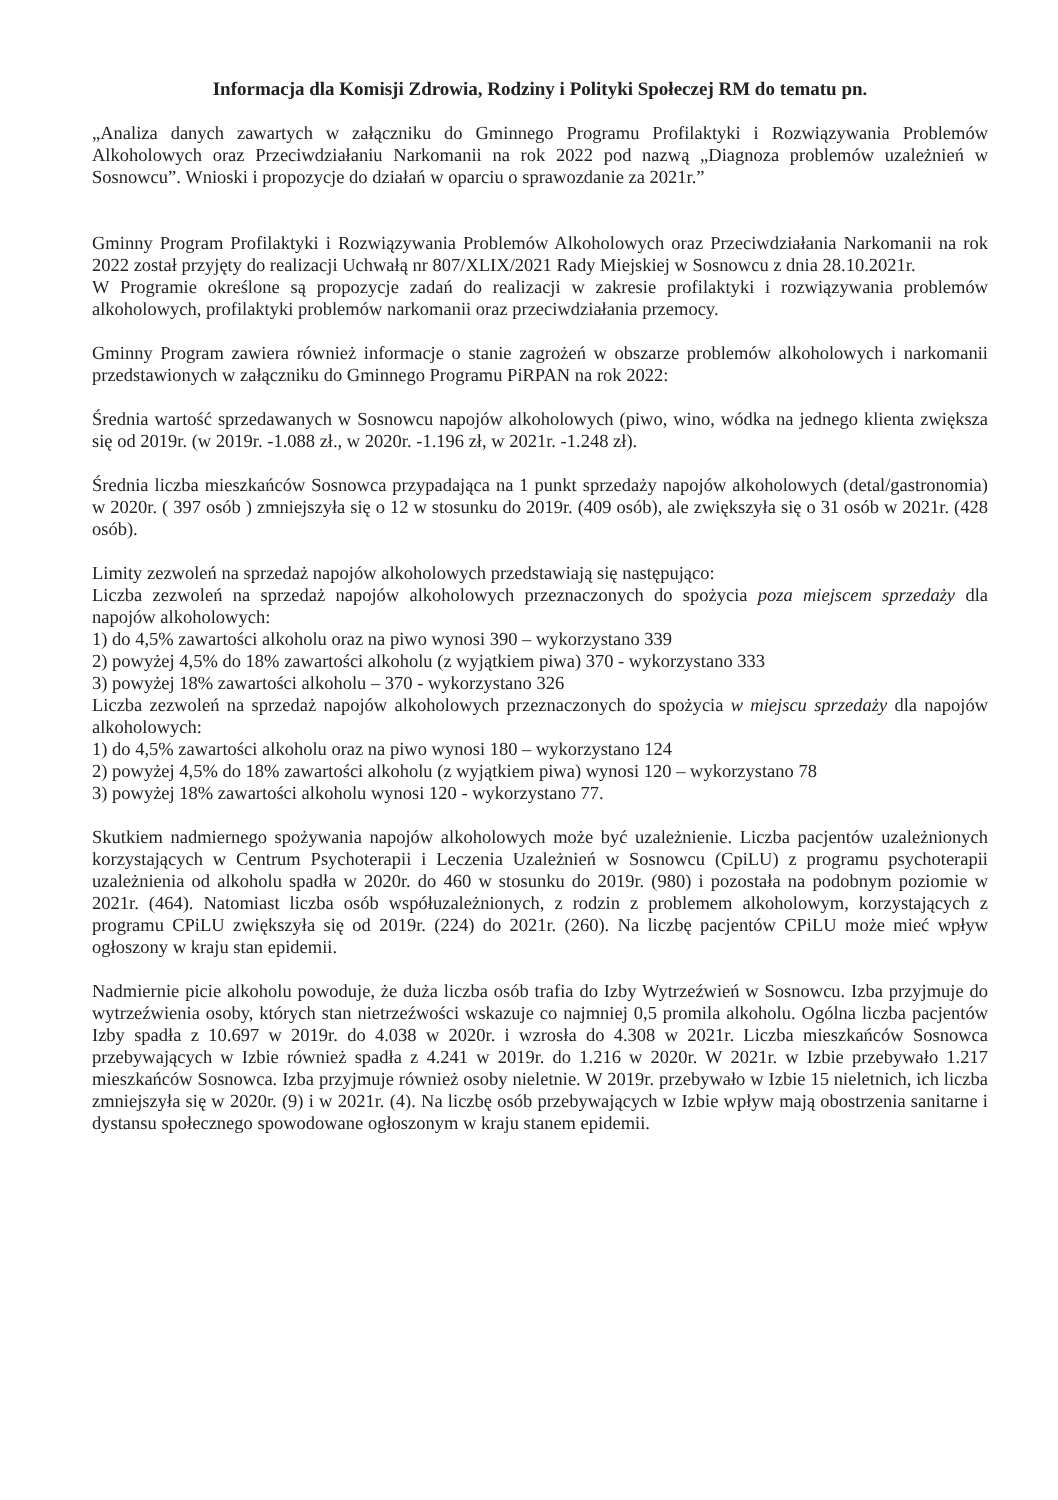Informacja dla Komisji Zdrowia, Rodziny i Polityki Społeczej RM do tematu pn.
„Analiza danych zawartych w załączniku do Gminnego Programu Profilaktyki i Rozwiązywania Problemów Alkoholowych oraz Przeciwdziałaniu Narkomanii na rok 2022 pod nazwą „Diagnoza problemów uzależnień w Sosnowcu”. Wnioski i propozycje do działań w oparciu o sprawozdanie za 2021r.”
Gminny Program Profilaktyki i Rozwiązywania Problemów Alkoholowych oraz Przeciwdziałania Narkomanii na rok 2022 został przyjęty do realizacji Uchwałą nr 807/XLIX/2021 Rady Miejskiej w Sosnowcu z dnia 28.10.2021r.
W Programie określone są propozycje zadań do realizacji w zakresie profilaktyki i rozwiązywania problemów alkoholowych, profilaktyki problemów narkomanii oraz przeciwdziałania przemocy.
Gminny Program zawiera również informacje o stanie zagrożeń w obszarze problemów alkoholowych i narkomanii przedstawionych w załączniku do Gminnego Programu PiRPAN na rok 2022:
Średnia wartość sprzedawanych w Sosnowcu napojów alkoholowych (piwo, wino, wódka na jednego klienta zwiększa się od 2019r. (w 2019r. -1.088 zł., w 2020r. -1.196 zł, w 2021r. -1.248 zł).
Średnia liczba mieszkańców Sosnowca przypadająca na 1 punkt sprzedaży napojów alkoholowych (detal/gastronomia) w 2020r. ( 397 osób ) zmniejszyła się o 12 w stosunku do 2019r. (409 osób), ale zwiększyła się o 31 osób w 2021r. (428 osób).
Limity zezwoleń na sprzedaż napojów alkoholowych przedstawiają się następująco:
Liczba zezwoleń na sprzedaż napojów alkoholowych przeznaczonych do spożycia poza miejscem sprzedaży dla napojów alkoholowych:
1) do 4,5% zawartości alkoholu oraz na piwo wynosi 390 – wykorzystano 339
2) powyżej 4,5% do 18% zawartości alkoholu (z wyjątkiem piwa) 370 - wykorzystano 333
3) powyżej 18% zawartości alkoholu – 370 - wykorzystano 326
Liczba zezwoleń na sprzedaż napojów alkoholowych przeznaczonych do spożycia w miejscu sprzedaży dla napojów alkoholowych:
1) do 4,5% zawartości alkoholu oraz na piwo wynosi 180 – wykorzystano 124
2) powyżej 4,5% do 18% zawartości alkoholu (z wyjątkiem piwa) wynosi 120 – wykorzystano 78
3) powyżej 18% zawartości alkoholu wynosi 120 - wykorzystano 77.
Skutkiem nadmiernego spożywania napojów alkoholowych może być uzależnienie. Liczba pacjentów uzależnionych korzystających w Centrum Psychoterapii i Leczenia Uzależnień w Sosnowcu (CpiLU) z programu psychoterapii uzależnienia od alkoholu spadła w 2020r. do 460 w stosunku do 2019r. (980) i pozostała na podobnym poziomie w 2021r. (464). Natomiast liczba osób współuzależnionych, z rodzin z problemem alkoholowym, korzystających z programu CPiLU zwiększyła się od 2019r. (224) do 2021r. (260). Na liczbę pacjentów CPiLU może mieć wpływ ogłoszony w kraju stan epidemii.
Nadmiernie picie alkoholu powoduje, że duża liczba osób trafia do Izby Wytrzeźwień w Sosnowcu. Izba przyjmuje do wytrzeźwienia osoby, których stan nietrzeźwości wskazuje co najmniej 0,5 promila alkoholu. Ogólna liczba pacjentów Izby spadła z 10.697 w 2019r. do 4.038 w 2020r. i wzrosła do 4.308 w 2021r. Liczba mieszkańców Sosnowca przebywających w Izbie również spadła z 4.241 w 2019r. do 1.216 w 2020r. W 2021r. w Izbie przebywało 1.217 mieszkańców Sosnowca. Izba przyjmuje również osoby nieletnie. W 2019r. przebywało w Izbie 15 nieletnich, ich liczba zmniejszyła się w 2020r. (9) i w 2021r. (4). Na liczbę osób przebywających w Izbie wpływ mają obostrzenia sanitarne i dystansu społecznego spowodowane ogłoszonym w kraju stanem epidemii.